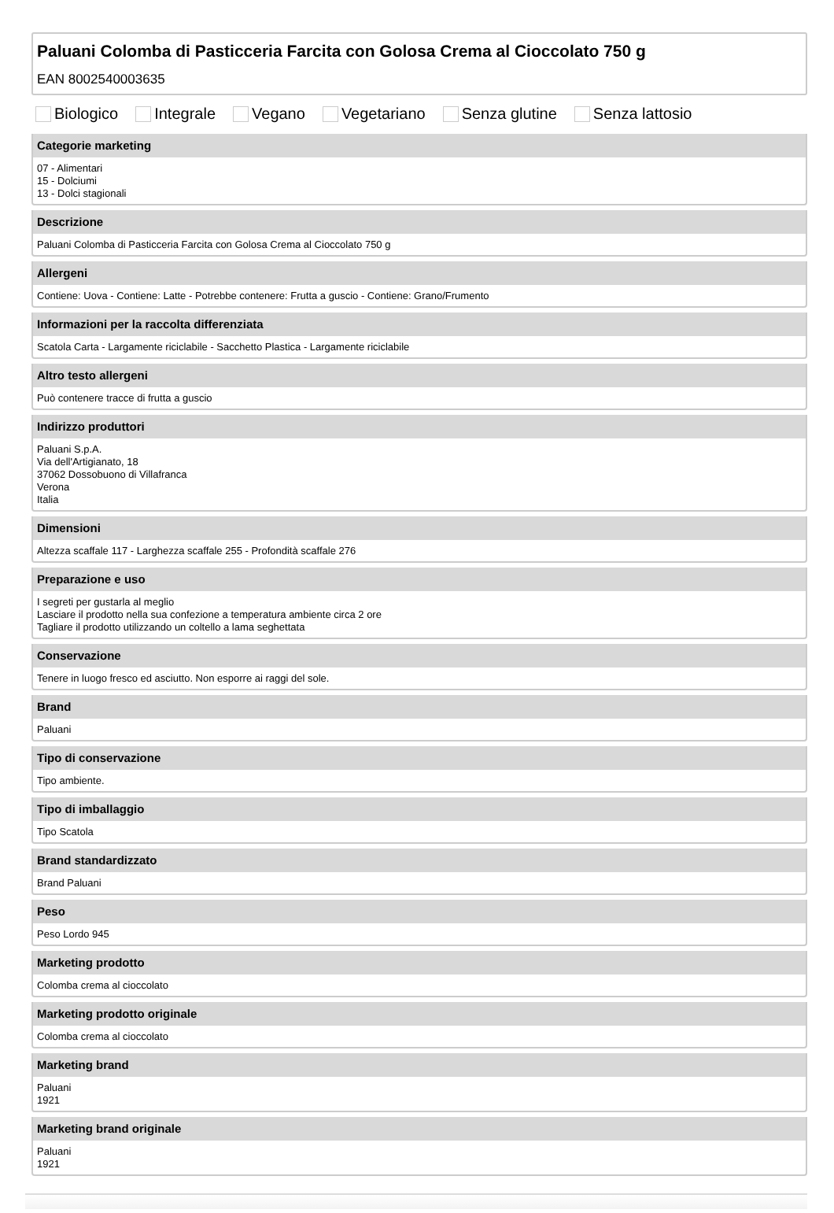Paluani Colomba di Pasticceria Farcita con Golosa Crema al Cioccolato 750 g
EAN 8002540003635
Biologico Integrale Vegano Vegetariano Senza glutine Senza lattosio
Categorie marketing
07 - Alimentari
15 - Dolciumi
13 - Dolci stagionali
Descrizione
Paluani Colomba di Pasticceria Farcita con Golosa Crema al Cioccolato 750 g
Allergeni
Contiene: Uova - Contiene: Latte - Potrebbe contenere: Frutta a guscio - Contiene: Grano/Frumento
Informazioni per la raccolta differenziata
Scatola Carta - Largamente riciclabile - Sacchetto Plastica - Largamente riciclabile
Altro testo allergeni
Può contenere tracce di frutta a guscio
Indirizzo produttori
Paluani S.p.A.
Via dell'Artigianato, 18
37062 Dossobuono di Villafranca
Verona
Italia
Dimensioni
Altezza scaffale 117 - Larghezza scaffale 255 - Profondità scaffale 276
Preparazione e uso
I segreti per gustarla al meglio
Lasciare il prodotto nella sua confezione a temperatura ambiente circa 2 ore
Tagliare il prodotto utilizzando un coltello a lama seghettata
Conservazione
Tenere in luogo fresco ed asciutto. Non esporre ai raggi del sole.
Brand
Paluani
Tipo di conservazione
Tipo ambiente.
Tipo di imballaggio
Tipo Scatola
Brand standardizzato
Brand Paluani
Peso
Peso Lordo 945
Marketing prodotto
Colomba crema al cioccolato
Marketing prodotto originale
Colomba crema al cioccolato
Marketing brand
Paluani
1921
Marketing brand originale
Paluani
1921